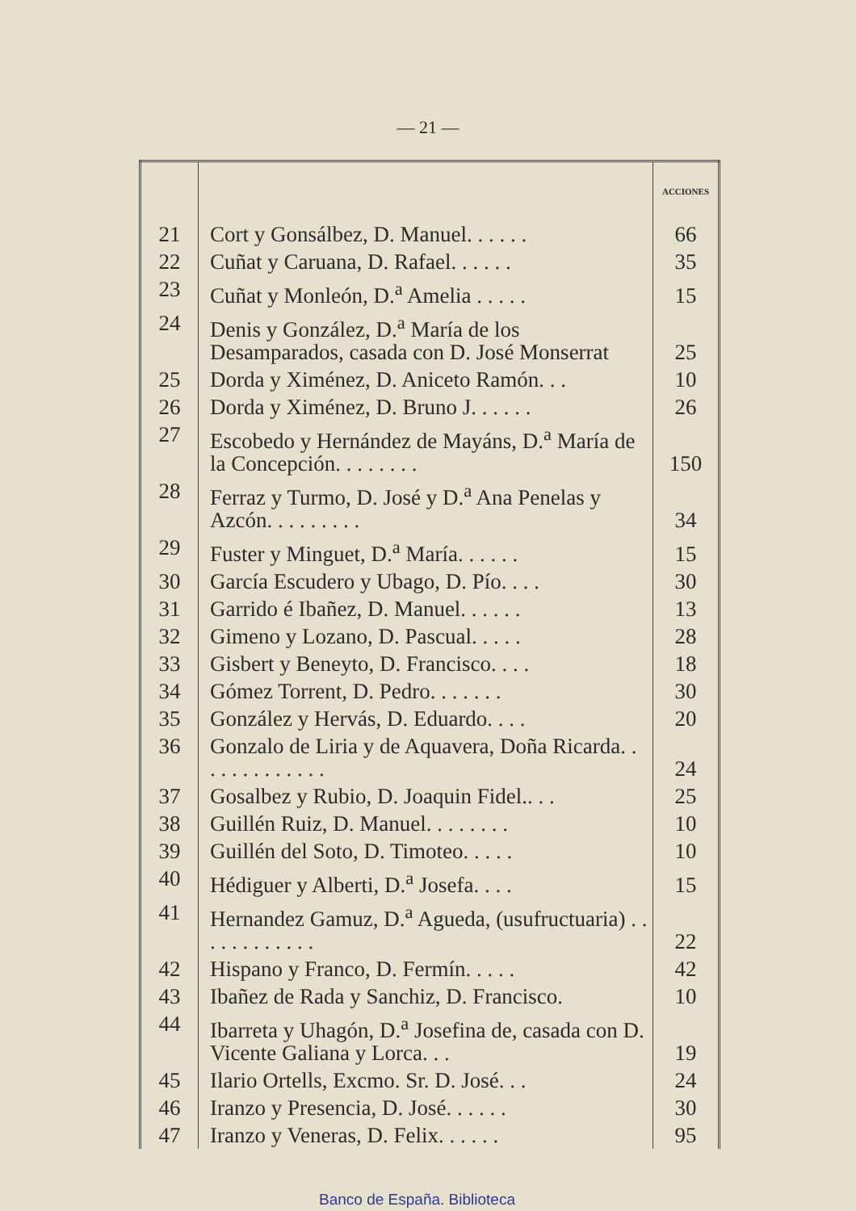— 21 —
| | | ACCIONES |
| --- | --- | --- |
| 21 | Cort y Gonsálbez, D. Manuel. . . . . . | 66 |
| 22 | Cuñat y Caruana, D. Rafael. . . . . . | 35 |
| 23 | Cuñat y Monleón, D.<sup>a</sup> Amelia . . . . . | 15 |
| 24 | Denis y González, D.<sup>a</sup> María de los Desamparados, casada con D. José Monserrat | 25 |
| 25 | Dorda y Ximénez, D. Aniceto Ramón. . . | 10 |
| 26 | Dorda y Ximénez, D. Bruno J. . . . . . | 26 |
| 27 | Escobedo y Hernández de Mayáns, D.<sup>a</sup> María de la Concepción. . . . . . . . | 150 |
| 28 | Ferraz y Turmo, D. José y D.<sup>a</sup> Ana Penelas y Azcón. . . . . . . . . | 34 |
| 29 | Fuster y Minguet, D.<sup>a</sup> María. . . . . . | 15 |
| 30 | García Escudero y Ubago, D. Pío. . . . | 30 |
| 31 | Garrido é Ibañez, D. Manuel. . . . . . | 13 |
| 32 | Gimeno y Lozano, D. Pascual. . . . . | 28 |
| 33 | Gisbert y Beneyto, D. Francisco. . . . | 18 |
| 34 | Gómez Torrent, D. Pedro. . . . . . . | 30 |
| 35 | González y Hervás, D. Eduardo. . . . | 20 |
| 36 | Gonzalo de Liria y de Aquavera, Doña Ricarda. . . . . . . . . . . . . | 24 |
| 37 | Gosalbez y Rubio, D. Joaquin Fidel.. . . | 25 |
| 38 | Guillén Ruiz, D. Manuel. . . . . . . . | 10 |
| 39 | Guillén del Soto, D. Timoteo. . . . . | 10 |
| 40 | Hédiguer y Alberti, D.<sup>a</sup> Josefa. . . . | 15 |
| 41 | Hernandez Gamuz, D.<sup>a</sup> Agueda, (usufructuaria) . . . . . . . . . . . . | 22 |
| 42 | Hispano y Franco, D. Fermín. . . . . | 42 |
| 43 | Ibañez de Rada y Sanchiz, D. Francisco. | 10 |
| 44 | Ibarreta y Uhagón, D.<sup>a</sup> Josefina de, casada con D. Vicente Galiana y Lorca. . . | 19 |
| 45 | Ilario Ortells, Excmo. Sr. D. José. . . | 24 |
| 46 | Iranzo y Presencia, D. José. . . . . . | 30 |
| 47 | Iranzo y Veneras, D. Felix. . . . . . | 95 |
Banco de España. Biblioteca